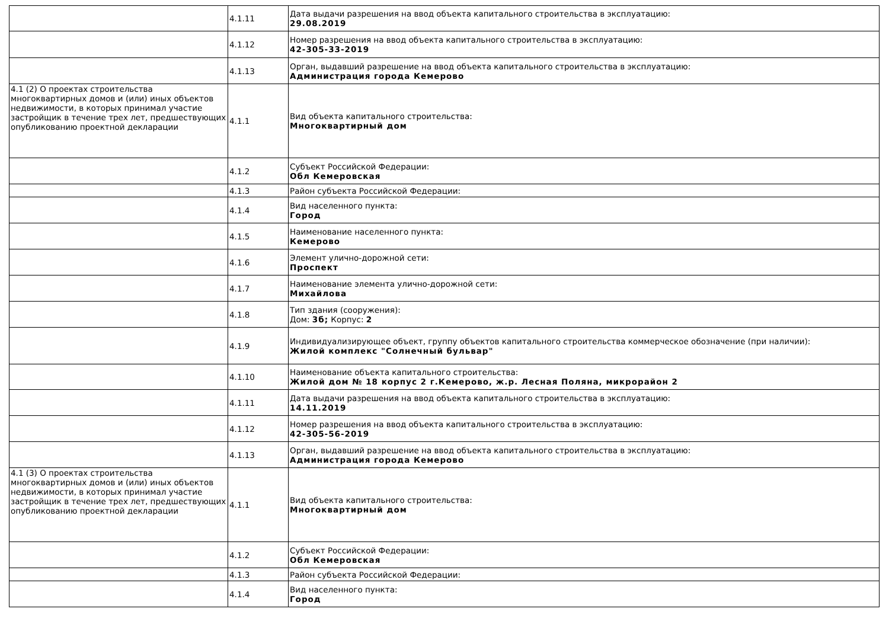| | 4.1.11 | Дата выдачи разрешения на ввод объекта капитального строительства в эксплуатацию: 29.08.2019 |
| | 4.1.12 | Номер разрешения на ввод объекта капитального строительства в эксплуатацию: 42-305-33-2019 |
| | 4.1.13 | Орган, выдавший разрешение на ввод объекта капитального строительства в эксплуатацию: Администрация города Кемерово |
| 4.1 (2) О проектах строительства многоквартирных домов и (или) иных объектов недвижимости, в которых принимал участие застройщик в течение трех лет, предшествующих опубликованию проектной декларации | 4.1.1 | Вид объекта капитального строительства: Многоквартирный дом |
| | 4.1.2 | Субъект Российской Федерации: Обл Кемеровская |
| | 4.1.3 | Район субъекта Российской Федерации: |
| | 4.1.4 | Вид населенного пункта: Город |
| | 4.1.5 | Наименование населенного пункта: Кемерово |
| | 4.1.6 | Элемент улично-дорожной сети: Проспект |
| | 4.1.7 | Наименование элемента улично-дорожной сети: Михайлова |
| | 4.1.8 | Тип здания (сооружения): Дом: 3б; Корпус: 2 |
| | 4.1.9 | Индивидуализирующее объект, группу объектов капитального строительства коммерческое обозначение (при наличии): Жилой комплекс "Солнечный бульвар" |
| | 4.1.10 | Наименование объекта капитального строительства: Жилой дом № 18 корпус 2 г.Кемерово, ж.р. Лесная Поляна, микрорайон 2 |
| | 4.1.11 | Дата выдачи разрешения на ввод объекта капитального строительства в эксплуатацию: 14.11.2019 |
| | 4.1.12 | Номер разрешения на ввод объекта капитального строительства в эксплуатацию: 42-305-56-2019 |
| | 4.1.13 | Орган, выдавший разрешение на ввод объекта капитального строительства в эксплуатацию: Администрация города Кемерово |
| 4.1 (3) О проектах строительства многоквартирных домов и (или) иных объектов недвижимости, в которых принимал участие застройщик в течение трех лет, предшествующих опубликованию проектной декларации | 4.1.1 | Вид объекта капитального строительства: Многоквартирный дом |
| | 4.1.2 | Субъект Российской Федерации: Обл Кемеровская |
| | 4.1.3 | Район субъекта Российской Федерации: |
| | 4.1.4 | Вид населенного пункта: Город |